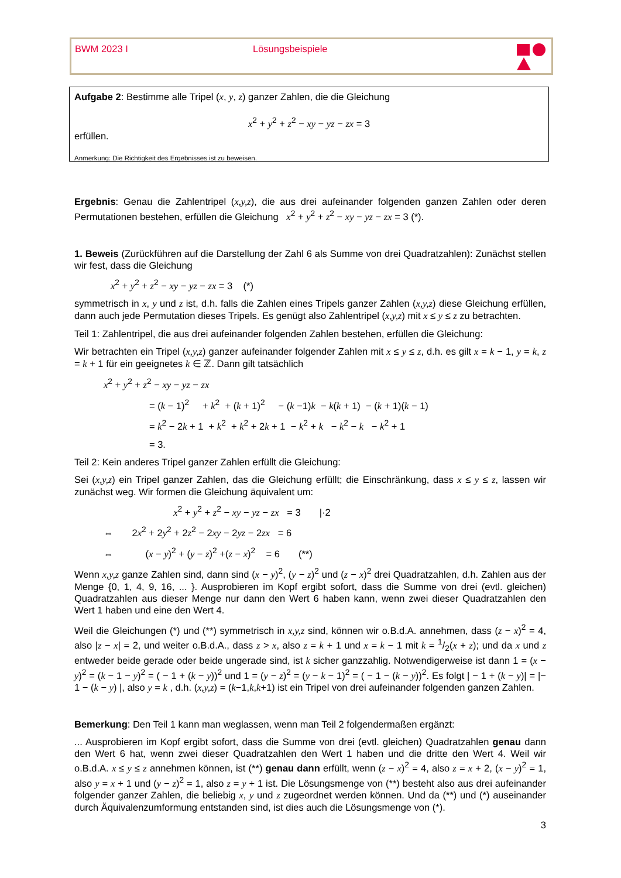BWM 2023 I Lösungsbeispiele
Aufgabe 2: Bestimme alle Tripel (x, y, z) ganzer Zahlen, die die Gleichung
x<sup>2</sup> + y<sup>2</sup> + z<sup>2</sup> − xy − yz − zx = 3
erfüllen.
Anmerkung: Die Richtigkeit des Ergebnisses ist zu beweisen.
Ergebnis: Genau die Zahlentripel (x,y,z), die aus drei aufeinander folgenden ganzen Zahlen oder deren Permutationen bestehen, erfüllen die Gleichung x<sup>2</sup> + y<sup>2</sup> + z<sup>2</sup> − xy − yz − zx = 3 (*).
1. Beweis (Zurückführen auf die Darstellung der Zahl 6 als Summe von drei Quadratzahlen): Zunächst stellen wir fest, dass die Gleichung
x<sup>2</sup> + y<sup>2</sup> + z<sup>2</sup> − xy − yz − zx = 3 (*)
symmetrisch in x, y und z ist, d.h. falls die Zahlen eines Tripels ganzer Zahlen (x,y,z) diese Gleichung erfüllen, dann auch jede Permutation dieses Tripels. Es genügt also Zahlentripel (x,y,z) mit x ≤ y ≤ z zu betrachten.
Teil 1: Zahlentripel, die aus drei aufeinander folgenden Zahlen bestehen, erfüllen die Gleichung:
Wir betrachten ein Tripel (x,y,z) ganzer aufeinander folgender Zahlen mit x ≤ y ≤ z, d.h. es gilt x = k − 1, y = k, z = k + 1 für ein geeignetes k ∈ ℤ. Dann gilt tatsächlich
x<sup>2</sup> + y<sup>2</sup> + z<sup>2</sup> − xy − yz − zx
= (k − 1)<sup>2</sup> + k<sup>2</sup> + (k + 1)<sup>2</sup> − (k −1)k − k(k + 1) − (k + 1)(k − 1)
= k<sup>2</sup> − 2k + 1 + k<sup>2</sup> + k<sup>2</sup> + 2k + 1 − k<sup>2</sup> + k − k<sup>2</sup> − k − k<sup>2</sup> + 1
= 3.
Teil 2: Kein anderes Tripel ganzer Zahlen erfüllt die Gleichung:
Sei (x,y,z) ein Tripel ganzer Zahlen, das die Gleichung erfüllt; die Einschränkung, dass x ≤ y ≤ z, lassen wir zunächst weg. Wir formen die Gleichung äquivalent um:
x<sup>2</sup> + y<sup>2</sup> + z<sup>2</sup> − xy − yz − zx = 3 |·2
⇔ 2x<sup>2</sup> + 2y<sup>2</sup> + 2z<sup>2</sup> − 2xy − 2yz − 2zx = 6
⇔ (x − y)<sup>2</sup> + (y − z)<sup>2</sup> +(z − x)<sup>2</sup> = 6 (**)
Wenn x,y,z ganze Zahlen sind, dann sind (x − y)<sup>2</sup>, (y − z)<sup>2</sup> und (z − x)<sup>2</sup> drei Quadratzahlen, d.h. Zahlen aus der Menge {0, 1, 4, 9, 16, ... }. Ausprobieren im Kopf ergibt sofort, dass die Summe von drei (evtl. gleichen) Quadratzahlen aus dieser Menge nur dann den Wert 6 haben kann, wenn zwei dieser Quadratzahlen den Wert 1 haben und eine den Wert 4.
Weil die Gleichungen (*) und (**) symmetrisch in x,y,z sind, können wir o.B.d.A. annehmen, dass (z − x)<sup>2</sup> = 4, also |z − x| = 2, und weiter o.B.d.A., dass z > x, also z = k + 1 und x = k − 1 mit k = 1/2(x + z); und da x und z entweder beide gerade oder beide ungerade sind, ist k sicher ganzzahlig. Notwendigerweise ist dann 1 = (x − y)<sup>2</sup> = (k − 1 − y)<sup>2</sup> = ( − 1 + (k − y))<sup>2</sup> und 1 = (y − z)<sup>2</sup> = (y − k − 1)<sup>2</sup> = ( − 1 − (k − y))<sup>2</sup>. Es folgt | − 1 + (k − y)| = |− 1 − (k − y) |, also y = k , d.h. (x,y,z) = (k−1,k,k+1) ist ein Tripel von drei aufeinander folgenden ganzen Zahlen.
Bemerkung: Den Teil 1 kann man weglassen, wenn man Teil 2 folgendermaßen ergänzt:
... Ausprobieren im Kopf ergibt sofort, dass die Summe von drei (evtl. gleichen) Quadratzahlen genau dann den Wert 6 hat, wenn zwei dieser Quadratzahlen den Wert 1 haben und die dritte den Wert 4. Weil wir o.B.d.A. x ≤ y ≤ z annehmen können, ist (**) genau dann erfüllt, wenn (z − x)<sup>2</sup> = 4, also z = x + 2, (x − y)<sup>2</sup> = 1, also y = x + 1 und (y − z)<sup>2</sup> = 1, also z = y + 1 ist. Die Lösungsmenge von (**) besteht also aus drei aufeinander folgender ganzer Zahlen, die beliebig x, y und z zugeordnet werden können. Und da (**) und (*) auseinander durch Äquivalenzumformung entstanden sind, ist dies auch die Lösungsmenge von (*).
3